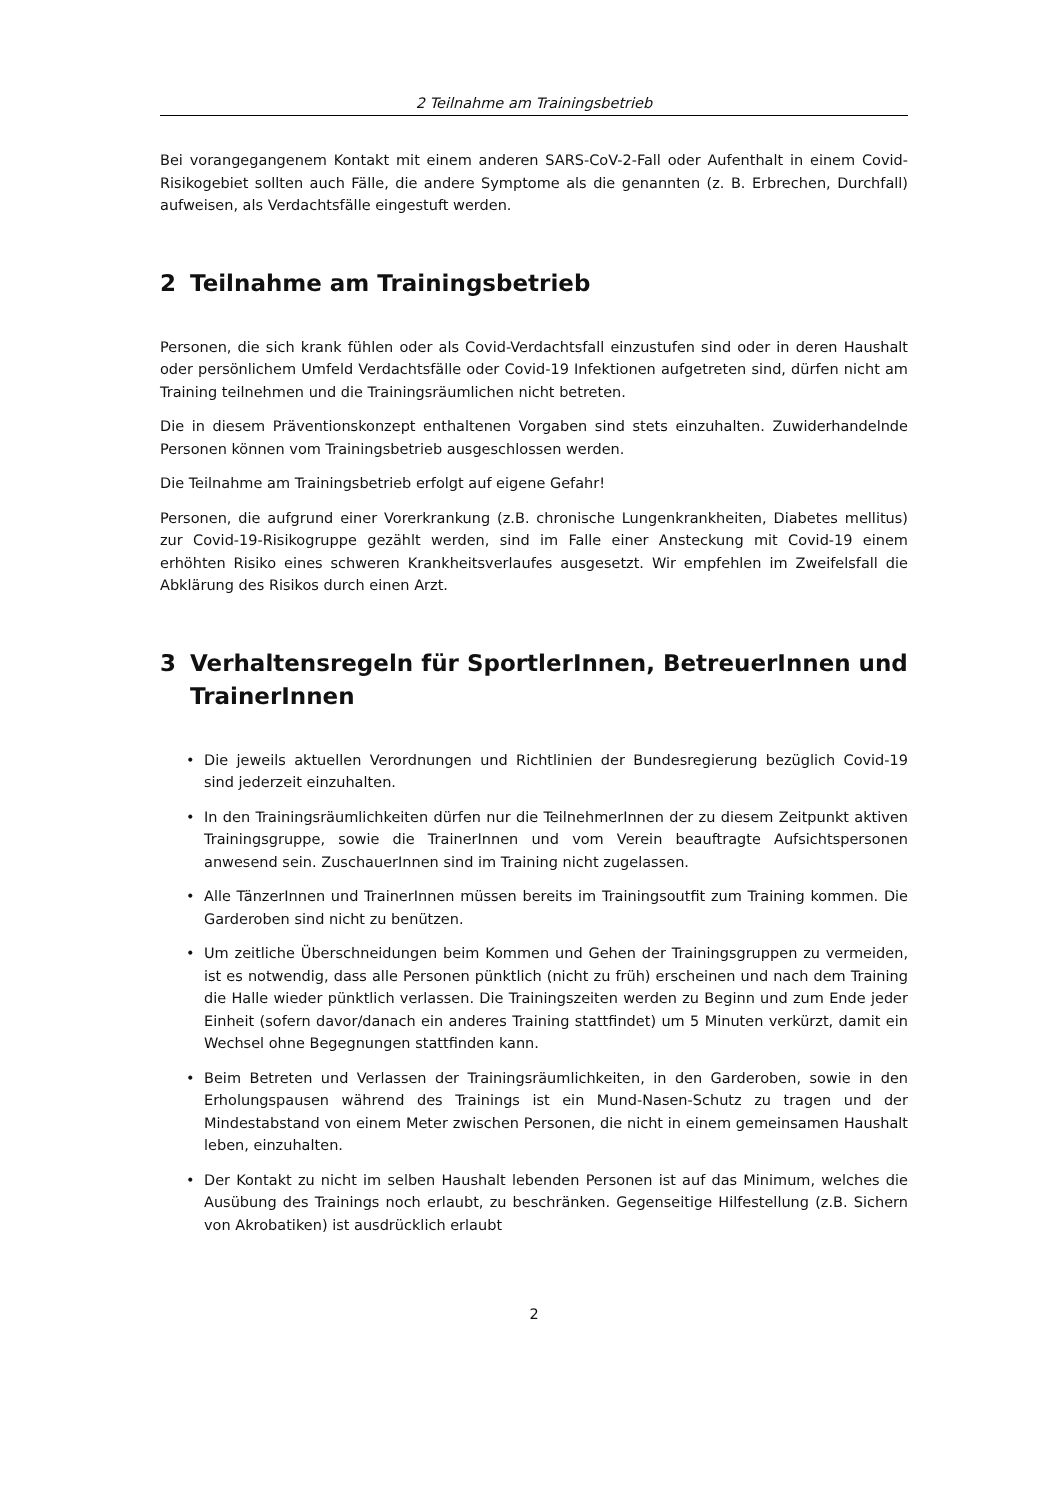2 Teilnahme am Trainingsbetrieb
Bei vorangegangenem Kontakt mit einem anderen SARS-CoV-2-Fall oder Aufenthalt in einem Covid-Risikogebiet sollten auch Fälle, die andere Symptome als die genannten (z. B. Erbrechen, Durchfall) aufweisen, als Verdachtsfälle eingestuft werden.
2 Teilnahme am Trainingsbetrieb
Personen, die sich krank fühlen oder als Covid-Verdachtsfall einzustufen sind oder in deren Haushalt oder persönlichem Umfeld Verdachtsfälle oder Covid-19 Infektionen aufgetreten sind, dürfen nicht am Training teilnehmen und die Trainingsräumlichen nicht betreten.
Die in diesem Präventionskonzept enthaltenen Vorgaben sind stets einzuhalten. Zuwiderhandelnde Personen können vom Trainingsbetrieb ausgeschlossen werden.
Die Teilnahme am Trainingsbetrieb erfolgt auf eigene Gefahr!
Personen, die aufgrund einer Vorerkrankung (z.B. chronische Lungenkrankheiten, Diabetes mellitus) zur Covid-19-Risikogruppe gezählt werden, sind im Falle einer Ansteckung mit Covid-19 einem erhöhten Risiko eines schweren Krankheitsverlaufes ausgesetzt. Wir empfehlen im Zweifelsfall die Abklärung des Risikos durch einen Arzt.
3 Verhaltensregeln für SportlerInnen, BetreuerInnen und TrainerInnen
• Die jeweils aktuellen Verordnungen und Richtlinien der Bundesregierung bezüglich Covid-19 sind jederzeit einzuhalten.
• In den Trainingsräumlichkeiten dürfen nur die TeilnehmerInnen der zu diesem Zeitpunkt aktiven Trainingsgruppe, sowie die TrainerInnen und vom Verein beauftragte Aufsichtspersonen anwesend sein. ZuschauerInnen sind im Training nicht zugelassen.
• Alle TänzerInnen und TrainerInnen müssen bereits im Trainingsoutfit zum Training kommen. Die Garderoben sind nicht zu benützen.
• Um zeitliche Überschneidungen beim Kommen und Gehen der Trainingsgruppen zu vermeiden, ist es notwendig, dass alle Personen pünktlich (nicht zu früh) erscheinen und nach dem Training die Halle wieder pünktlich verlassen. Die Trainingszeiten werden zu Beginn und zum Ende jeder Einheit (sofern davor/danach ein anderes Training stattfindet) um 5 Minuten verkürzt, damit ein Wechsel ohne Begegnungen stattfinden kann.
• Beim Betreten und Verlassen der Trainingsräumlichkeiten, in den Garderoben, sowie in den Erholungspausen während des Trainings ist ein Mund-Nasen-Schutz zu tragen und der Mindestabstand von einem Meter zwischen Personen, die nicht in einem gemeinsamen Haushalt leben, einzuhalten.
• Der Kontakt zu nicht im selben Haushalt lebenden Personen ist auf das Minimum, welches die Ausübung des Trainings noch erlaubt, zu beschränken. Gegenseitige Hilfestellung (z.B. Sichern von Akrobatiken) ist ausdrücklich erlaubt
2